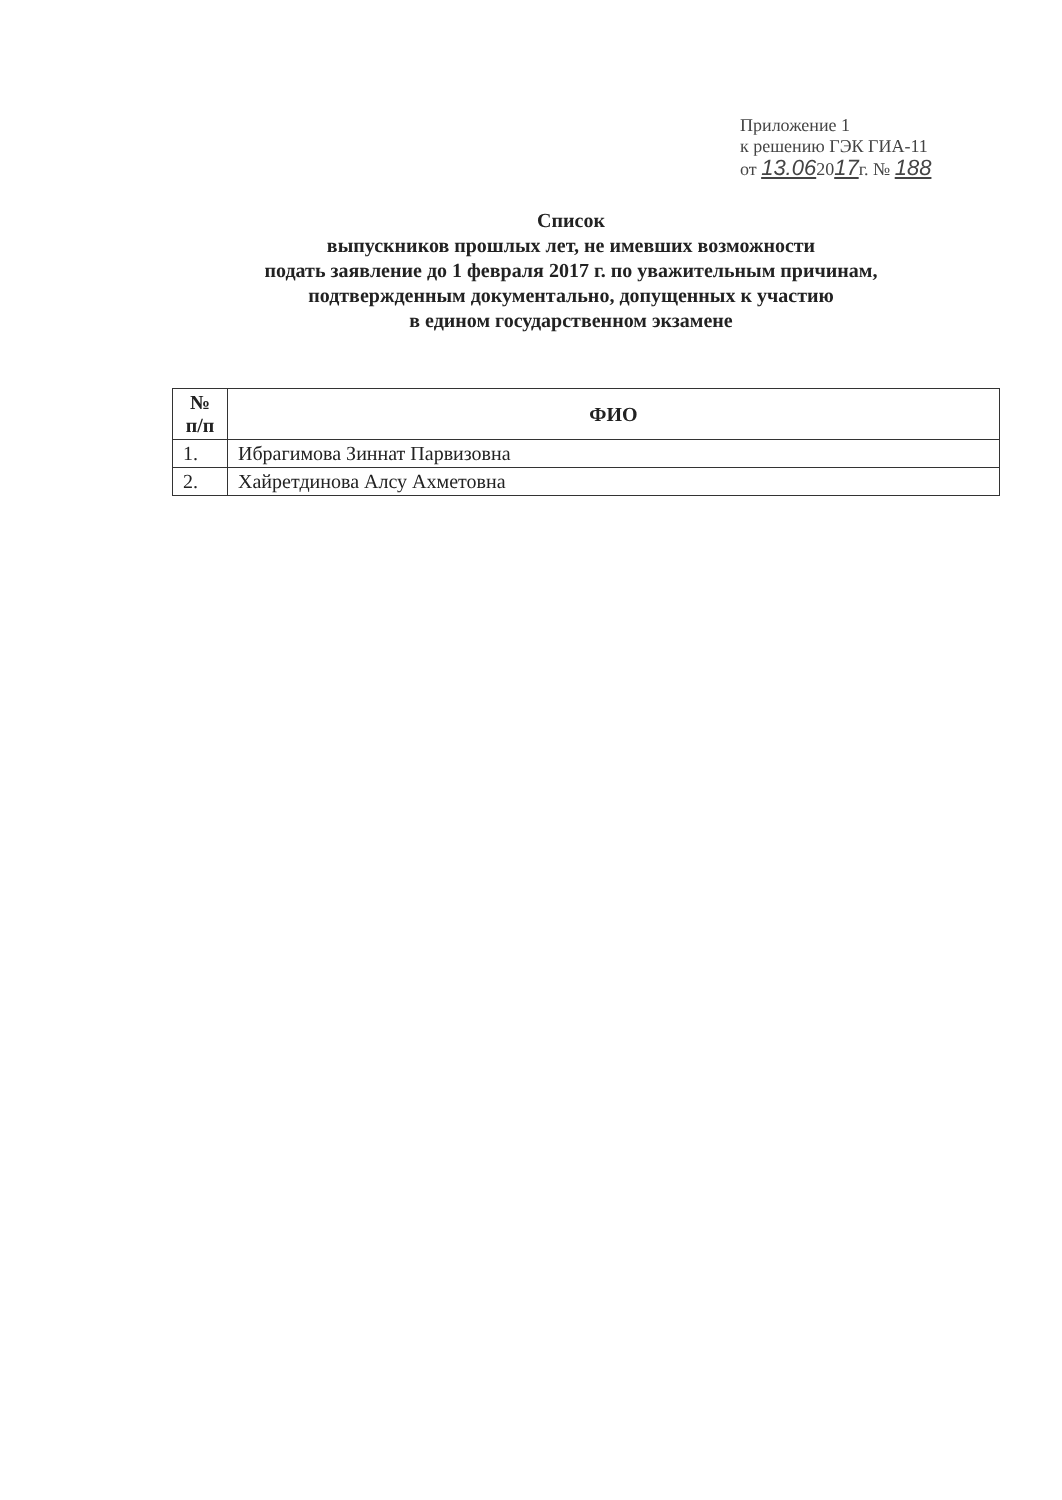Приложение 1
к решению ГЭК ГИА-11
от 13.062017г. № 188
Список
выпускников прошлых лет, не имевших возможности
подать заявление до 1 февраля 2017 г. по уважительным причинам,
подтвержденным документально, допущенных к участию
в едином государственном экзамене
| № п/п | ФИО |
| --- | --- |
| 1. | Ибрагимова Зиннат Парвизовна |
| 2. | Хайретдинова Алсу Ахметовна |